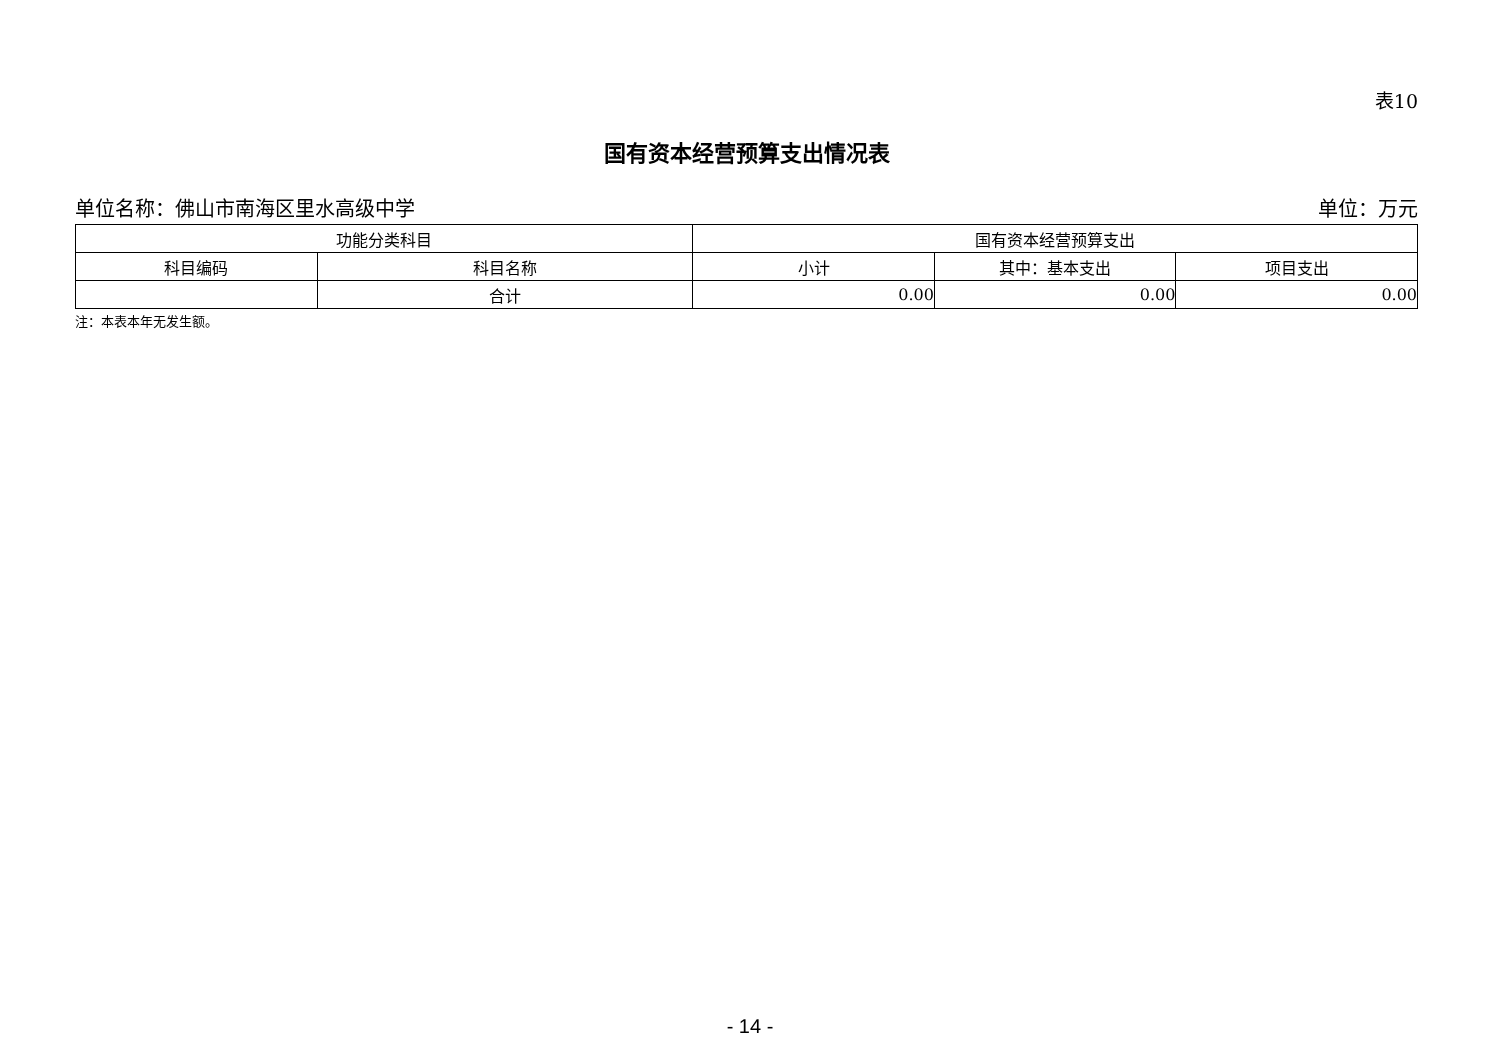表10
国有资本经营预算支出情况表
单位名称：佛山市南海区里水高级中学 单位：万元
| 功能分类科目 | | 国有资本经营预算支出 | | |
| --- | --- | --- | --- | --- |
| 科目编码 | 科目名称 | 小计 | 其中：基本支出 | 项目支出 |
| | 合计 | 0.00 | 0.00 | 0.00 |
注：本表本年无发生额。
- 14 -